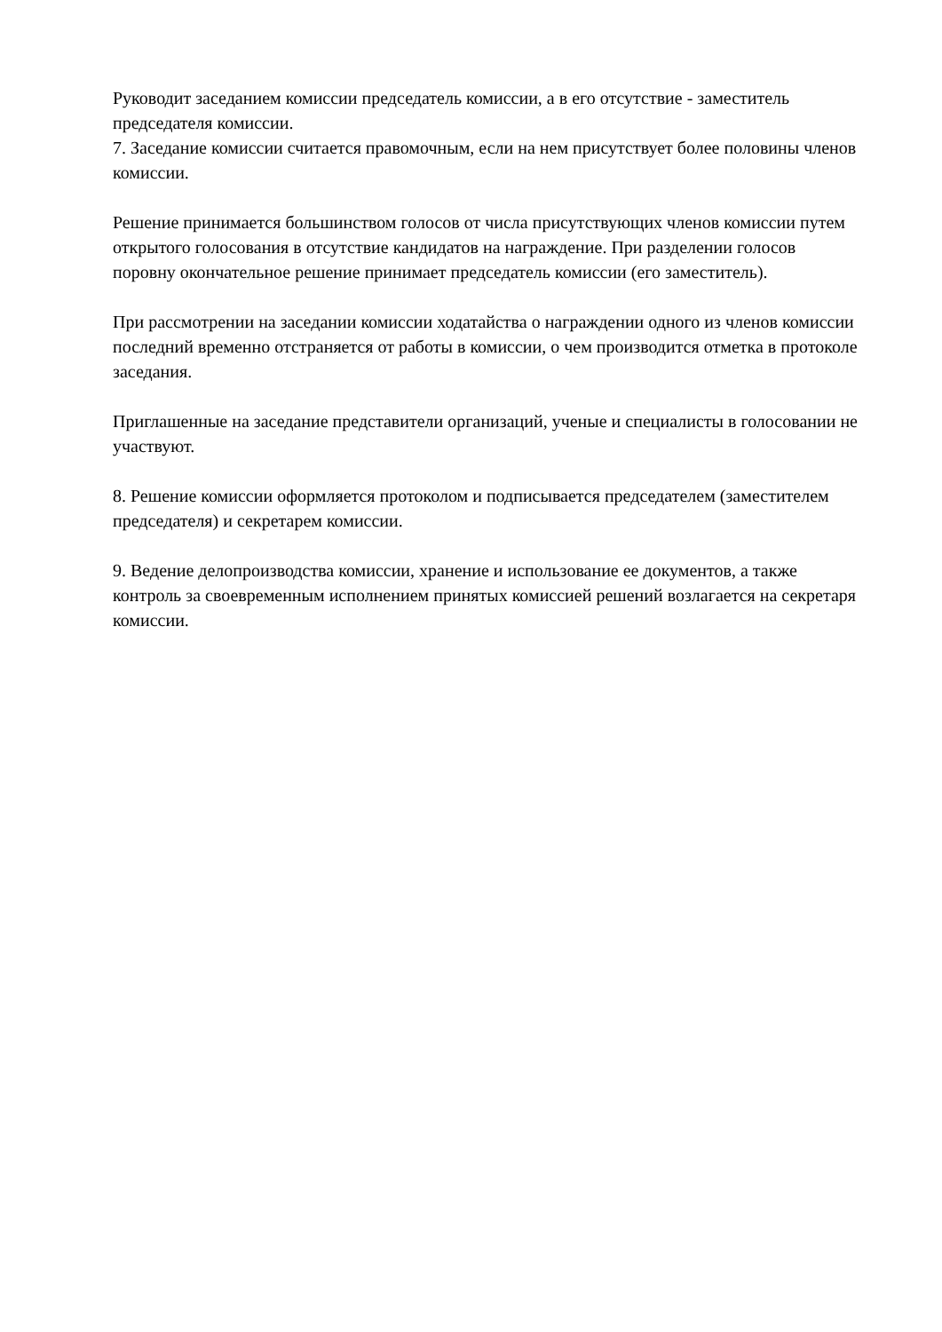Руководит заседанием комиссии председатель комиссии, а в его отсутствие - заместитель председателя комиссии.
7. Заседание комиссии считается правомочным, если на нем присутствует более половины членов комиссии.
Решение принимается большинством голосов от числа присутствующих членов комиссии путем открытого голосования в отсутствие кандидатов на награждение. При разделении голосов поровну окончательное решение принимает председатель комиссии (его заместитель).
При рассмотрении на заседании комиссии ходатайства о награждении одного из членов комиссии последний временно отстраняется от работы в комиссии, о чем производится отметка в протоколе заседания.
Приглашенные на заседание представители организаций, ученые и специалисты в голосовании не участвуют.
8. Решение комиссии оформляется протоколом и подписывается председателем (заместителем председателя) и секретарем комиссии.
9. Ведение делопроизводства комиссии, хранение и использование ее документов, а также контроль за своевременным исполнением принятых комиссией решений возлагается на секретаря комиссии.